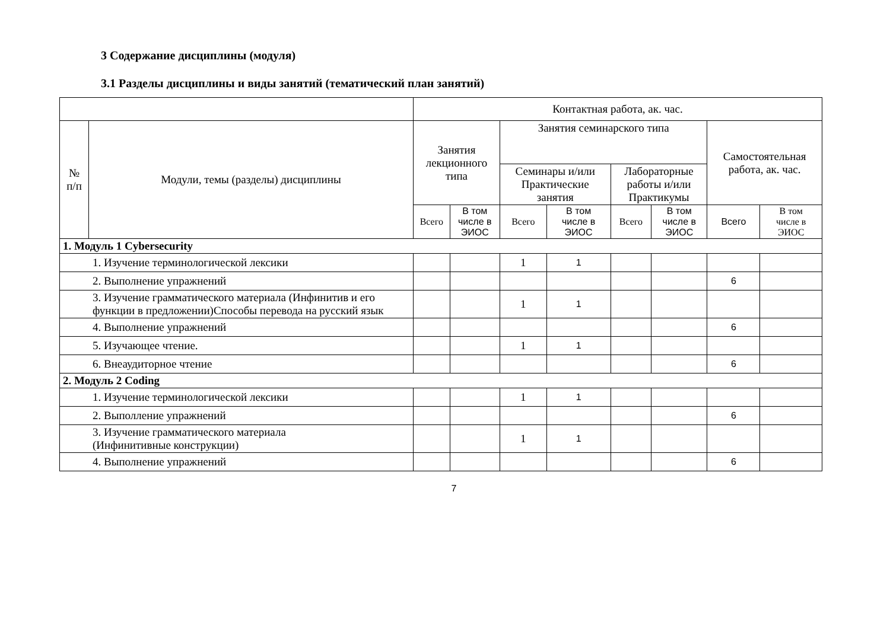3 Содержание дисциплины (модуля)
3.1 Разделы дисциплины и виды занятий (тематический план занятий)
| | | Контактная работа, ак. час. | | | | | | | |
| --- | --- | --- | --- | --- | --- | --- | --- | --- | --- |
| № п/п | Модули, темы (разделы) дисциплины | Занятия лекционного типа | | Занятия семинарского типа | | | | Самостоятельная работа, ак. час. | |
| | | | | Семинары и/или Практические занятия | | Лабораторные работы и/или Практикумы | | | |
| | | Всего | В том числе в ЭИОС | Всего | В том числе в ЭИОС | Всего | В том числе в ЭИОС | Всего | В том числе в ЭИОС |
| 1. Модуль 1 Cybersecurity | | | | | | | | | |
| 1. Изучение терминологической лексики | | | | 1 | 1 | | | | |
| 2. Выполнение упражнений | | | | | | | | 6 | |
| 3. Изучение грамматического материала (Инфинитив и его функции в предложении)Способы перевода на русский язык | | | | 1 | 1 | | | | |
| 4. Выполнение упражнений | | | | | | | | 6 | |
| 5. Изучающее чтение. | | | | 1 | 1 | | | | |
| 6. Внеаудиторное чтение | | | | | | | | 6 | |
| 2. Модуль 2 Coding | | | | | | | | | |
| 1. Изучение терминологической лексики | | | | 1 | 1 | | | | |
| 2. Выполление упражнений | | | | | | | | 6 | |
| 3. Изучение грамматического материала (Инфинитивные конструкции) | | | | 1 | 1 | | | | |
| 4. Выполнение упражнений | | | | | | | | 6 | |
7